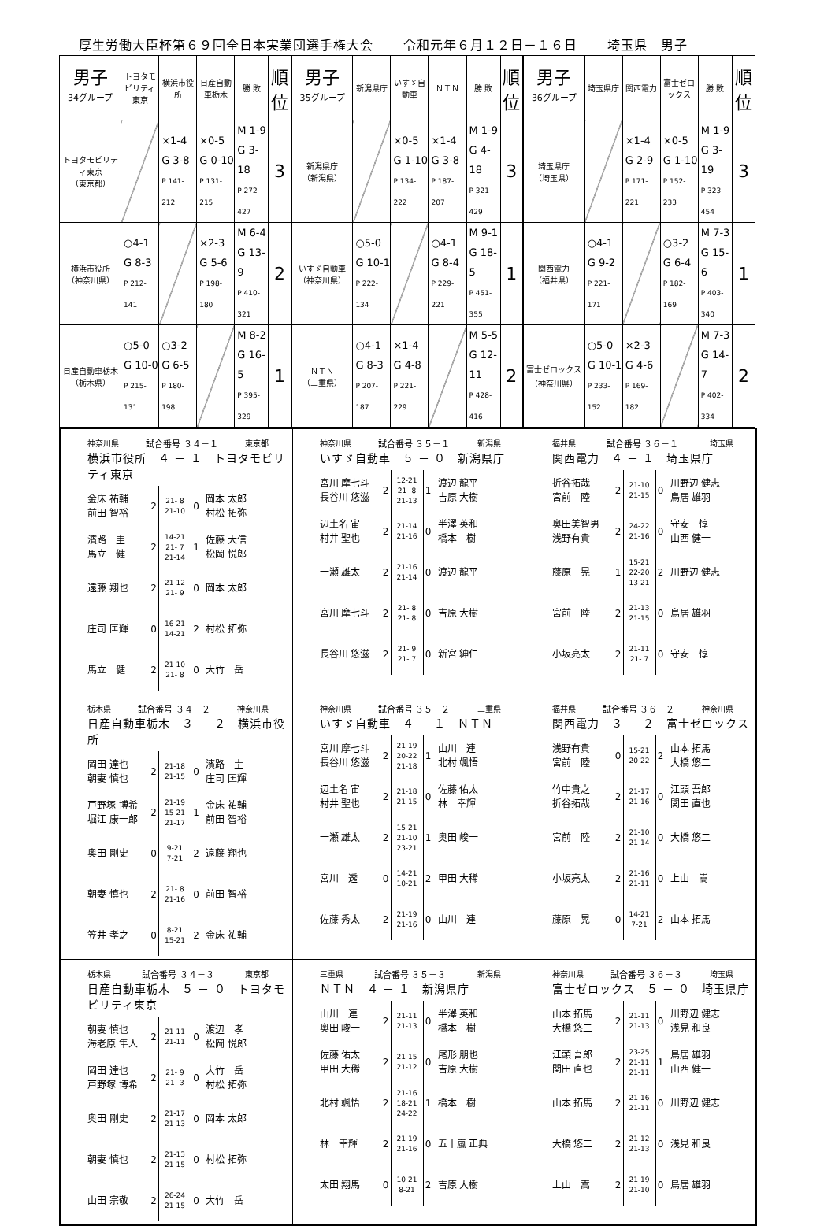厚生労働大臣杯第６９回全日本実業団選手権大会 令和元年６月１２日－１６日 埼玉県　男子
| 男子 34グループ | トヨタモビリティ東京 | 横浜市役所 | 日産自動車栃木 | 勝 敗 | 順位 | 男子 35グループ | 新潟県庁 | いすゞ自動車 | ＮＴＮ | 勝 敗 | 順位 | 男子 36グループ | 埼玉県庁 | 関西電力 | 富士ゼロックス | 勝 敗 | 順位 |
| トヨタモビリティ東京 （東京都） | | ×1-4 G 3-8 P 141-212 | ×0-5 G 0-10 P 131-215 | M 1-9 G 3-18 P 272-427 | 3 | 新潟県庁 （新潟県） | | ×0-5 G 1-10 P 134-222 | ×1-4 G 3-8 P 187-207 | M 1-9 G 4-18 P 321-429 | 3 | 埼玉県庁 （埼玉県） | | ×1-4 G 2-9 P 171-221 | ×0-5 G 1-10 P 152-233 | M 1-9 G 3-19 P 323-454 | 3 |
| 横浜市役所 （神奈川県） | ○4-1 G 8-3 P 212-141 | | ×2-3 G 5-6 P 198-180 | M 6-4 G 13-9 P 410-321 | 2 | いすゞ自動車 （神奈川県） | ○5-0 G 10-1 P 222-134 | | ○4-1 G 8-4 P 229-221 | M 9-1 G 18-5 P 451-355 | 1 | 関西電力 （福井県） | ○4-1 G 9-2 P 221-171 | | ○3-2 G 6-4 P 182-169 | M 7-3 G 15-6 P 403-340 | 1 |
| 日産自動車栃木 （栃木県） | ○5-0 G 10-0 P 215-131 | ○3-2 G 6-5 P 180-198 | | M 8-2 G 16-5 P 395-329 | 1 | ＮＴＮ （三重県） | ○4-1 G 8-3 P 207-187 | ×1-4 G 4-8 P 221-229 | | M 5-5 G 12-11 P 428-416 | 2 | 富士ゼロックス （神奈川県） | ○5-0 G 10-1 P 233-152 | ×2-3 G 4-6 P 169-182 | | M 7-3 G 14-7 P 402-334 | 2 |
| 神奈川県 試合番号 ３４－１ 東京都 横浜市役所 ４ － １ トヨタモビリティ東京 / 金床 祐輔 前田 智裕 / 2 / 21- 8 21-10 / 0 / 岡本 太郎 村松 拓弥 / / 濱路 圭 馬立 健 / 2 / 14-21 21- 7 21-14 / 1 / 佐藤 大信 松岡 悦郎 / / 遠藤 翔也 / 2 / 21-12 21- 9 / 0 / 岡本 太郎 / / 庄司 匡輝 / 0 / 16-21 14-21 / 2 / 村松 拓弥 / / 馬立 健 / 2 / 21-10 21- 8 / 0 / 大竹 岳 / | 神奈川県 試合番号 ３５－１ 新潟県 いすゞ自動車 ５ － ０ 新潟県庁 / 宮川 摩七斗 長谷川 悠滋 / 2 / 12-21 21- 8 21-13 / 1 / 渡辺 龍平 吉原 大樹 / / 辺土名 宙 村井 聖也 / 2 / 21-14 21-16 / 0 / 半澤 英和 橋本 樹 / / 一瀬 雄太 / 2 / 21-16 21-14 / 0 / 渡辺 龍平 / / 宮川 摩七斗 / 2 / 21- 8 21- 8 / 0 / 吉原 大樹 / / 長谷川 悠滋 / 2 / 21- 9 21- 7 / 0 / 新宮 紳仁 / | 福井県 試合番号 ３６－１ 埼玉県 関西電力 ４ － １ 埼玉県庁 / 折谷拓哉 宮前 陸 / 2 / 21-10 21-15 / 0 / 川野辺 健志 鳥居 雄羽 / / 奥田美智男 浅野有貴 / 2 / 24-22 21-16 / 0 / 守安 惇 山西 健一 / / 藤原 晃 / 1 / 15-21 22-20 13-21 / 2 / 川野辺 健志 / / 宮前 陸 / 2 / 21-13 21-15 / 0 / 鳥居 雄羽 / / 小坂亮太 / 2 / 21-11 21- 7 / 0 / 守安 惇 / |
| 栃木県 試合番号 ３４－２ 神奈川県 日産自動車栃木 ３ － ２ 横浜市役所 / 岡田 達也 朝妻 慎也 / 2 / 21-18 21-15 / 0 / 濱路 圭 庄司 匡輝 / / 戸野塚 博希 堀江 康一郎 / 2 / 21-19 15-21 21-17 / 1 / 金床 祐輔 前田 智裕 / / 奥田 剛史 / 0 / 9-21 7-21 / 2 / 遠藤 翔也 / / 朝妻 慎也 / 2 / 21- 8 21-16 / 0 / 前田 智裕 / / 笠井 孝之 / 0 / 8-21 15-21 / 2 / 金床 祐輔 / | 神奈川県 試合番号 ３５－２ 三重県 いすゞ自動車 ４ － １ ＮＴＮ / 宮川 摩七斗 長谷川 悠滋 / 2 / 21-19 20-22 21-18 / 1 / 山川 連 北村 颯悟 / / 辺土名 宙 村井 聖也 / 2 / 21-18 21-15 / 0 / 佐藤 佑太 林 幸輝 / / 一瀬 雄太 / 2 / 15-21 21-10 23-21 / 1 / 奥田 峻一 / / 宮川 透 / 0 / 14-21 10-21 / 2 / 甲田 大稀 / / 佐藤 秀太 / 2 / 21-19 21-16 / 0 / 山川 連 / | 福井県 試合番号 ３６－２ 神奈川県 関西電力 ３ － ２ 富士ゼロックス / 浅野有貴 宮前 陸 / 0 / 15-21 20-22 / 2 / 山本 拓馬 大橋 悠二 / / 竹中貴之 折谷拓哉 / 2 / 21-17 21-16 / 0 / 江頭 吾郎 関田 直也 / / 宮前 陸 / 2 / 21-10 21-14 / 0 / 大橋 悠二 / / 小坂亮太 / 2 / 21-16 21-11 / 0 / 上山 嵩 / / 藤原 晃 / 0 / 14-21 7-21 / 2 / 山本 拓馬 / |
| 栃木県 試合番号 ３４－３ 東京都 日産自動車栃木 ５ － ０ トヨタモビリティ東京 / 朝妻 慎也 海老原 隼人 / 2 / 21-11 21-11 / 0 / 渡辺 孝 松岡 悦郎 / / 岡田 達也 戸野塚 博希 / 2 / 21- 9 21- 3 / 0 / 大竹 岳 村松 拓弥 / / 奥田 剛史 / 2 / 21-17 21-13 / 0 / 岡本 太郎 / / 朝妻 慎也 / 2 / 21-13 21-15 / 0 / 村松 拓弥 / / 山田 宗敬 / 2 / 26-24 21-15 / 0 / 大竹 岳 / | 三重県 試合番号 ３５－３ 新潟県 ＮＴＮ ４ － １ 新潟県庁 / 山川 連 奥田 峻一 / 2 / 21-11 21-13 / 0 / 半澤 英和 橋本 樹 / / 佐藤 佑太 甲田 大稀 / 2 / 21-15 21-12 / 0 / 尾形 朋也 吉原 大樹 / / 北村 颯悟 / 2 / 21-16 18-21 24-22 / 1 / 橋本 樹 / / 林 幸輝 / 2 / 21-19 21-16 / 0 / 五十嵐 正典 / / 太田 翔馬 / 0 / 10-21 8-21 / 2 / 吉原 大樹 / | 神奈川県 試合番号 ３６－３ 埼玉県 富士ゼロックス ５ － ０ 埼玉県庁 / 山本 拓馬 大橋 悠二 / 2 / 21-11 21-13 / 0 / 川野辺 健志 浅見 和良 / / 江頭 吾郎 関田 直也 / 2 / 23-25 21-11 21-11 / 1 / 鳥居 雄羽 山西 健一 / / 山本 拓馬 / 2 / 21-16 21-11 / 0 / 川野辺 健志 / / 大橋 悠二 / 2 / 21-12 21-13 / 0 / 浅見 和良 / / 上山 嵩 / 2 / 21-19 21-10 / 0 / 鳥居 雄羽 / |